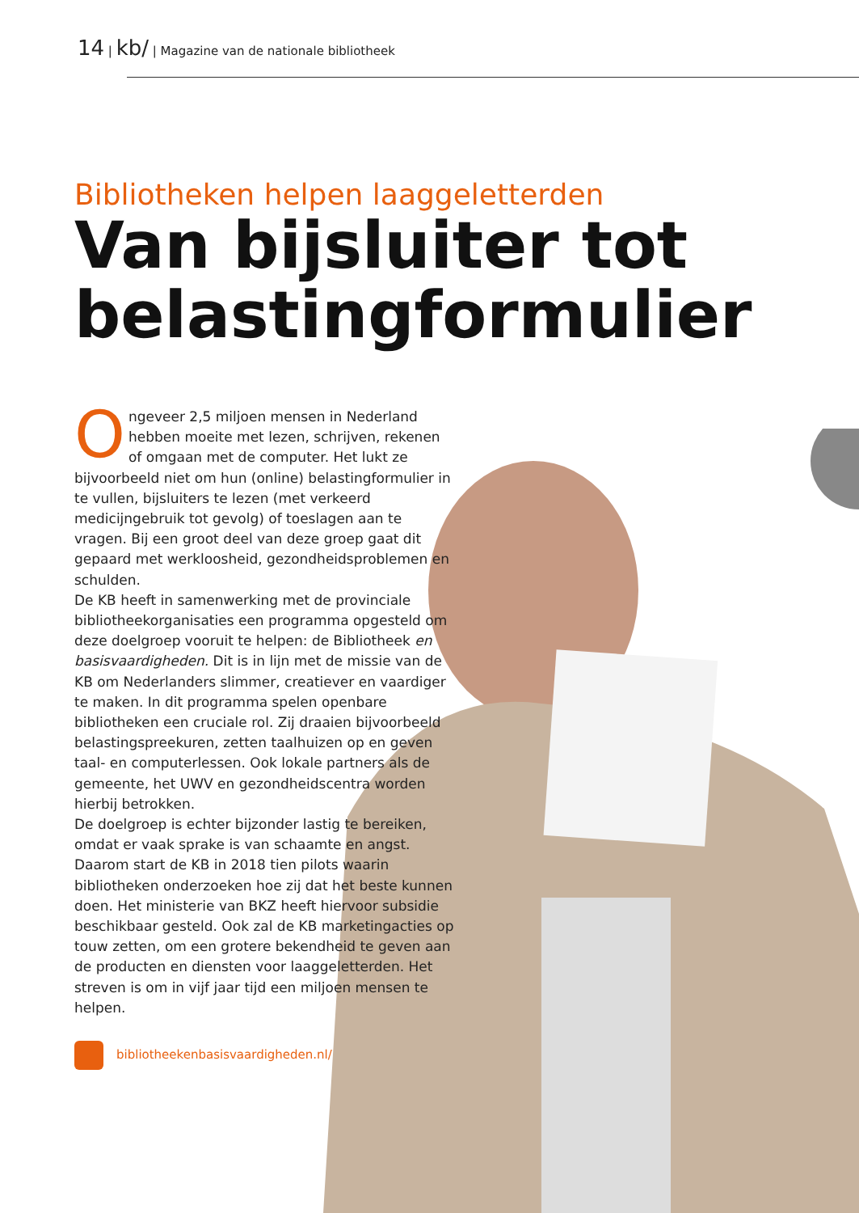14 | kb/ | Magazine van de nationale bibliotheek
Bibliotheken helpen laaggeletterden
Van bijsluiter tot belastingformulier
Ongeveer 2,5 miljoen mensen in Nederland hebben moeite met lezen, schrijven, rekenen of omgaan met de computer. Het lukt ze bijvoorbeeld niet om hun (online) belastingformulier in te vullen, bijsluiters te lezen (met verkeerd medicijngebruik tot gevolg) of toeslagen aan te vragen. Bij een groot deel van deze groep gaat dit gepaard met werkloosheid, gezondheidsproblemen en schulden.
De KB heeft in samenwerking met de provinciale bibliotheekorganisaties een programma opgesteld om deze doelgroep vooruit te helpen: de Bibliotheek en basisvaardigheden. Dit is in lijn met de missie van de KB om Nederlanders slimmer, creatiever en vaardiger te maken. In dit programma spelen openbare bibliotheken een cruciale rol. Zij draaien bijvoorbeeld belastingspreekuren, zetten taalhuizen op en geven taal- en computerlessen. Ook lokale partners als de gemeente, het UWV en gezondheidscentra worden hierbij betrokken.
De doelgroep is echter bijzonder lastig te bereiken, omdat er vaak sprake is van schaamte en angst. Daarom start de KB in 2018 tien pilots waarin bibliotheken onderzoeken hoe zij dat het beste kunnen doen. Het ministerie van BKZ heeft hiervoor subsidie beschikbaar gesteld. Ook zal de KB marketingacties op touw zetten, om een grotere bekendheid te geven aan de producten en diensten voor laaggeletterden. Het streven is om in vijf jaar tijd een miljoen mensen te helpen.
bibliotheekenbasisvaardigheden.nl/